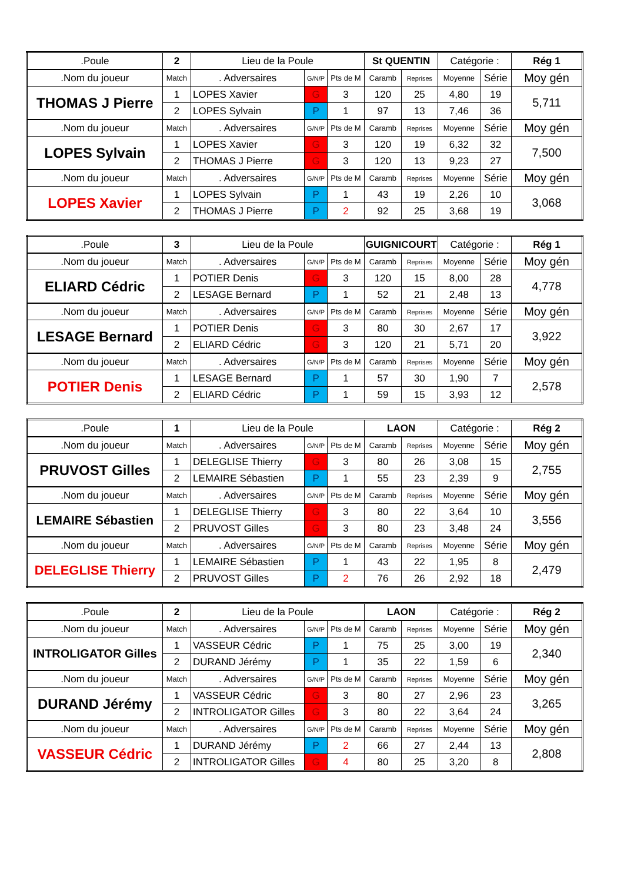| .Poule | 2 | Lieu de la Poule | | | St QUENTIN | | Catégorie : | | Rég 1 |
| .Nom du joueur | Match | . Adversaires | G/N/P | Pts de M | Caramb | Reprises | Moyenne | Série | Moy gén |
| THOMAS J Pierre | 1 | LOPES Xavier | G | 3 | 120 | 25 | 4,80 | 19 | 5,711 |
| | 2 | LOPES Sylvain | P | 1 | 97 | 13 | 7,46 | 36 | |
| .Nom du joueur | Match | . Adversaires | G/N/P | Pts de M | Caramb | Reprises | Moyenne | Série | Moy gén |
| LOPES Sylvain | 1 | LOPES Xavier | G | 3 | 120 | 19 | 6,32 | 32 | 7,500 |
| | 2 | THOMAS J Pierre | G | 3 | 120 | 13 | 9,23 | 27 | |
| .Nom du joueur | Match | . Adversaires | G/N/P | Pts de M | Caramb | Reprises | Moyenne | Série | Moy gén |
| LOPES Xavier | 1 | LOPES Sylvain | P | 1 | 43 | 19 | 2,26 | 10 | 3,068 |
| | 2 | THOMAS J Pierre | P | 2 | 92 | 25 | 3,68 | 19 | |
| .Poule | 3 | Lieu de la Poule | | | GUIGNICOURT | | Catégorie : | | Rég 1 |
| .Nom du joueur | Match | . Adversaires | G/N/P | Pts de M | Caramb | Reprises | Moyenne | Série | Moy gén |
| ELIARD Cédric | 1 | POTIER Denis | G | 3 | 120 | 15 | 8,00 | 28 | 4,778 |
| | 2 | LESAGE Bernard | P | 1 | 52 | 21 | 2,48 | 13 | |
| .Nom du joueur | Match | . Adversaires | G/N/P | Pts de M | Caramb | Reprises | Moyenne | Série | Moy gén |
| LESAGE Bernard | 1 | POTIER Denis | G | 3 | 80 | 30 | 2,67 | 17 | 3,922 |
| | 2 | ELIARD Cédric | G | 3 | 120 | 21 | 5,71 | 20 | |
| .Nom du joueur | Match | . Adversaires | G/N/P | Pts de M | Caramb | Reprises | Moyenne | Série | Moy gén |
| POTIER Denis | 1 | LESAGE Bernard | P | 1 | 57 | 30 | 1,90 | 7 | 2,578 |
| | 2 | ELIARD Cédric | P | 1 | 59 | 15 | 3,93 | 12 | |
| .Poule | 1 | Lieu de la Poule | | | LAON | | Catégorie : | | Rég 2 |
| .Nom du joueur | Match | . Adversaires | G/N/P | Pts de M | Caramb | Reprises | Moyenne | Série | Moy gén |
| PRUVOST Gilles | 1 | DELEGLISE Thierry | G | 3 | 80 | 26 | 3,08 | 15 | 2,755 |
| | 2 | LEMAIRE Sébastien | P | 1 | 55 | 23 | 2,39 | 9 | |
| .Nom du joueur | Match | . Adversaires | G/N/P | Pts de M | Caramb | Reprises | Moyenne | Série | Moy gén |
| LEMAIRE Sébastien | 1 | DELEGLISE Thierry | G | 3 | 80 | 22 | 3,64 | 10 | 3,556 |
| | 2 | PRUVOST Gilles | G | 3 | 80 | 23 | 3,48 | 24 | |
| .Nom du joueur | Match | . Adversaires | G/N/P | Pts de M | Caramb | Reprises | Moyenne | Série | Moy gén |
| DELEGLISE Thierry | 1 | LEMAIRE Sébastien | P | 1 | 43 | 22 | 1,95 | 8 | 2,479 |
| | 2 | PRUVOST Gilles | P | 2 | 76 | 26 | 2,92 | 18 | |
| .Poule | 2 | Lieu de la Poule | | | LAON | | Catégorie : | | Rég 2 |
| .Nom du joueur | Match | . Adversaires | G/N/P | Pts de M | Caramb | Reprises | Moyenne | Série | Moy gén |
| INTROLIGATOR Gilles | 1 | VASSEUR Cédric | P | 1 | 75 | 25 | 3,00 | 19 | 2,340 |
| | 2 | DURAND Jérémy | P | 1 | 35 | 22 | 1,59 | 6 | |
| .Nom du joueur | Match | . Adversaires | G/N/P | Pts de M | Caramb | Reprises | Moyenne | Série | Moy gén |
| DURAND Jérémy | 1 | VASSEUR Cédric | G | 3 | 80 | 27 | 2,96 | 23 | 3,265 |
| | 2 | INTROLIGATOR Gilles | G | 3 | 80 | 22 | 3,64 | 24 | |
| .Nom du joueur | Match | . Adversaires | G/N/P | Pts de M | Caramb | Reprises | Moyenne | Série | Moy gén |
| VASSEUR Cédric | 1 | DURAND Jérémy | P | 2 | 66 | 27 | 2,44 | 13 | 2,808 |
| | 2 | INTROLIGATOR Gilles | G | 4 | 80 | 25 | 3,20 | 8 | |